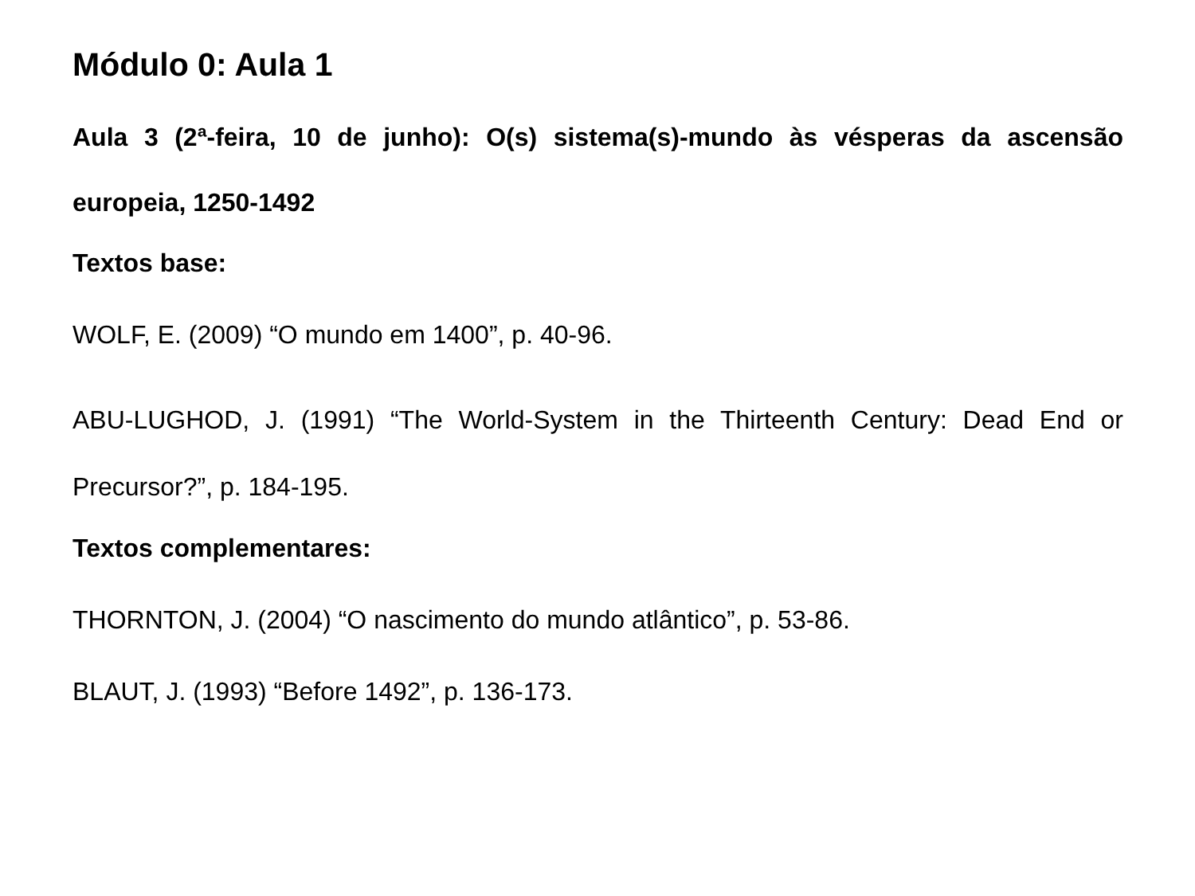Módulo 0: Aula 1
Aula 3 (2ª-feira, 10 de junho): O(s) sistema(s)-mundo às vésperas da ascensão europeia, 1250-1492
Textos base:
WOLF, E. (2009) “O mundo em 1400”, p. 40-96.
ABU-LUGHOD, J. (1991) “The World-System in the Thirteenth Century: Dead End or Precursor?”, p. 184-195.
Textos complementares:
THORNTON, J. (2004) “O nascimento do mundo atlântico”, p. 53-86.
BLAUT, J. (1993) “Before 1492”, p. 136-173.